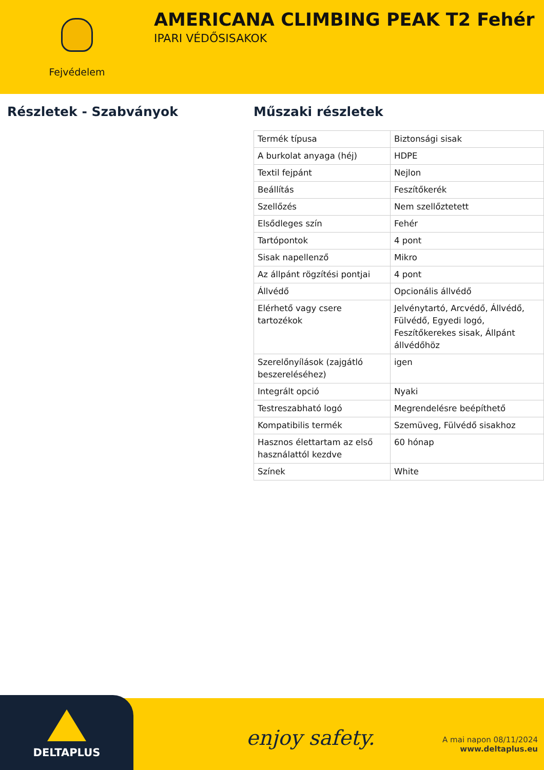Fejvédelem
AMERICANA CLIMBING PEAK T2 Fehér
IPARI VÉDŐSISAKOK
Részletek - Szabványok Műszaki részletek
| Termék típusa | Biztonsági sisak |
| A burkolat anyaga (héj) | HDPE |
| Textil fejpánt | Nejlon |
| Beállítás | Feszítőkerék |
| Szellőzés | Nem szellőztetett |
| Elsődleges szín | Fehér |
| Tartópontok | 4 pont |
| Sisak napellenző | Mikro |
| Az állpánt rögzítési pontjai | 4 pont |
| Állvédő | Opcionális állvédő |
| Elérhető vagy csere tartozékok | Jelvénytartó, Arcvédő, Állvédő, Fülvédő, Egyedi logó, Feszítőkerekes sisak, Állpánt állvédőhöz |
| Szerelőnyílások (zajgátló beszereléséhez) | igen |
| Integrált opció | Nyaki |
| Testreszabható logó | Megrendelésre beépíthető |
| Kompatibilis termék | Szemüveg, Fülvédő sisakhoz |
| Hasznos élettartam az első használattól kezdve | 60 hónap |
| Színek | White |
DELTAPLUS
enjoy safety.
A mai napon 08/11/2024
www.deltaplus.eu